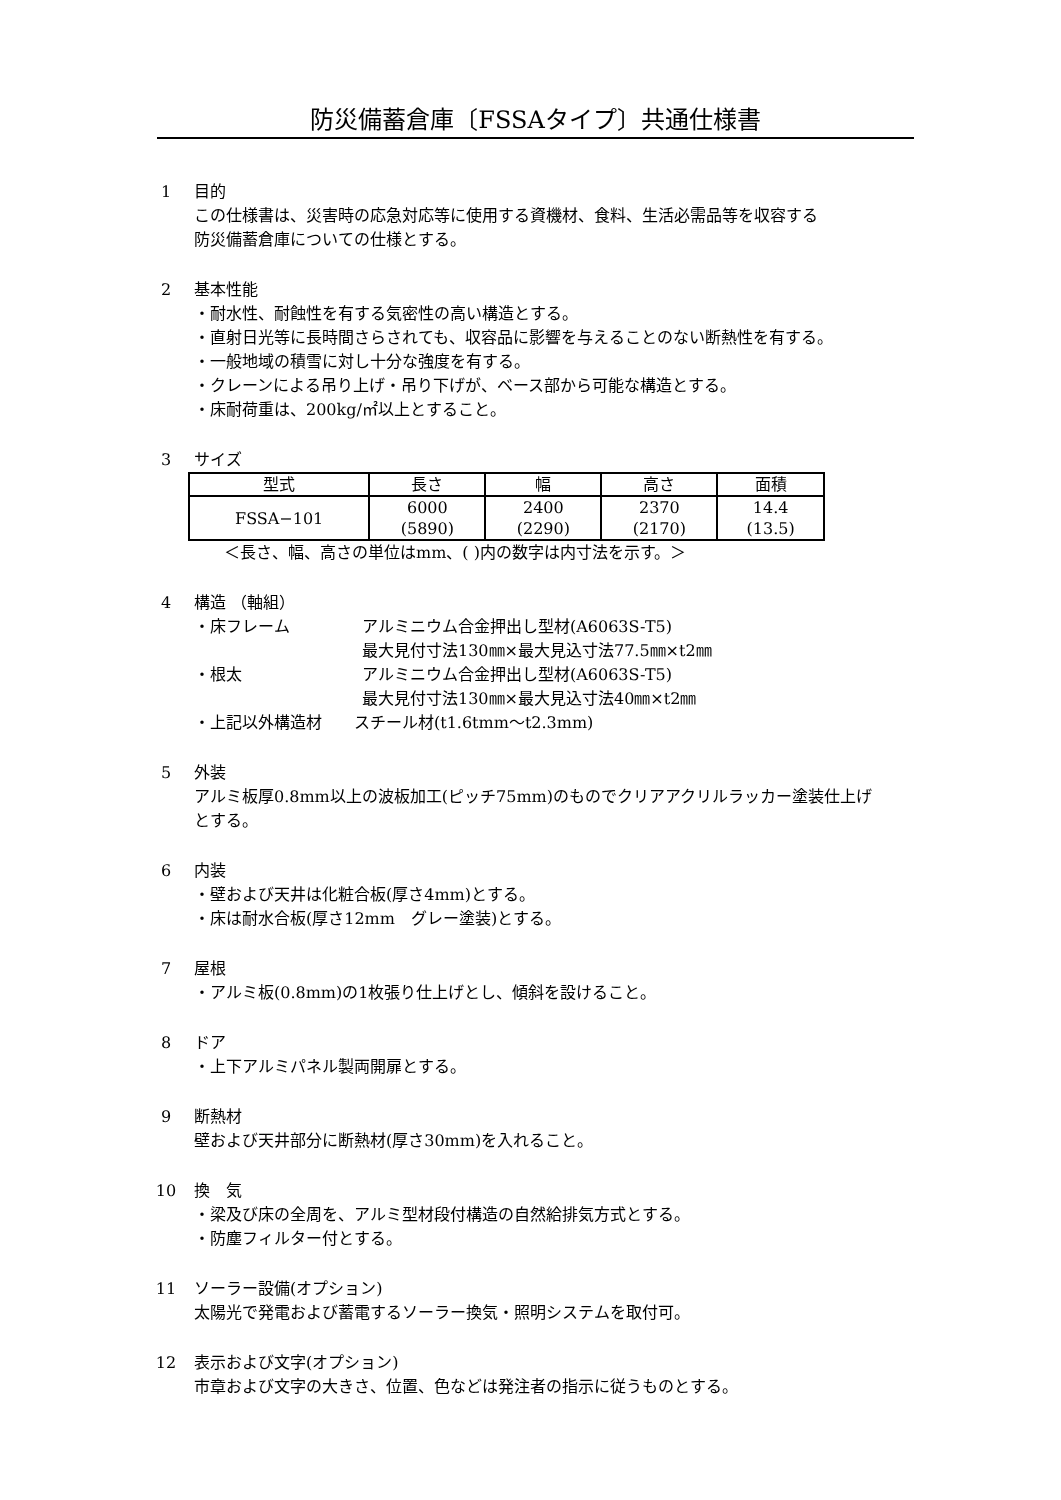防災備蓄倉庫〔FSSAタイプ〕共通仕様書
1 目的
この仕様書は、災害時の応急対応等に使用する資機材、食料、生活必需品等を収容する
防災備蓄倉庫についての仕様とする。
2 基本性能
・耐水性、耐蝕性を有する気密性の高い構造とする。
・直射日光等に長時間さらされても、収容品に影響を与えることのない断熱性を有する。
・一般地域の積雪に対し十分な強度を有する。
・クレーンによる吊り上げ・吊り下げが、ベース部から可能な構造とする。
・床耐荷重は、200kg/㎡以上とすること。
3 サイズ
| 型式 | 長さ | 幅 | 高さ | 面積 |
| FSSA−101 | 6000 (5890) | 2400 (2290) | 2370 (2170) | 14.4 (13.5) |
＜長さ、幅、高さの単位はmm、( )内の数字は内寸法を示す。＞
4 構造 （軸組）
・床フレーム アルミニウム合金押出し型材(A6063S-T5)
最大見付寸法130㎜×最大見込寸法77.5㎜×t2㎜
・根太 アルミニウム合金押出し型材(A6063S-T5)
最大見付寸法130㎜×最大見込寸法40㎜×t2㎜
・上記以外構造材　　スチール材(t1.6tmm〜t2.3mm)
5 外装
アルミ板厚0.8mm以上の波板加工(ピッチ75mm)のものでクリアアクリルラッカー塗装仕上げ
とする。
6 内装
・壁および天井は化粧合板(厚さ4mm)とする。
・床は耐水合板(厚さ12mm　グレー塗装)とする。
7 屋根
・アルミ板(0.8mm)の1枚張り仕上げとし、傾斜を設けること。
8 ドア
・上下アルミパネル製両開扉とする。
9 断熱材
壁および天井部分に断熱材(厚さ30mm)を入れること。
10 換　気
・梁及び床の全周を、アルミ型材段付構造の自然給排気方式とする。
・防塵フィルター付とする。
11 ソーラー設備(オプション)
太陽光で発電および蓄電するソーラー換気・照明システムを取付可。
12 表示および文字(オプション)
市章および文字の大きさ、位置、色などは発注者の指示に従うものとする。